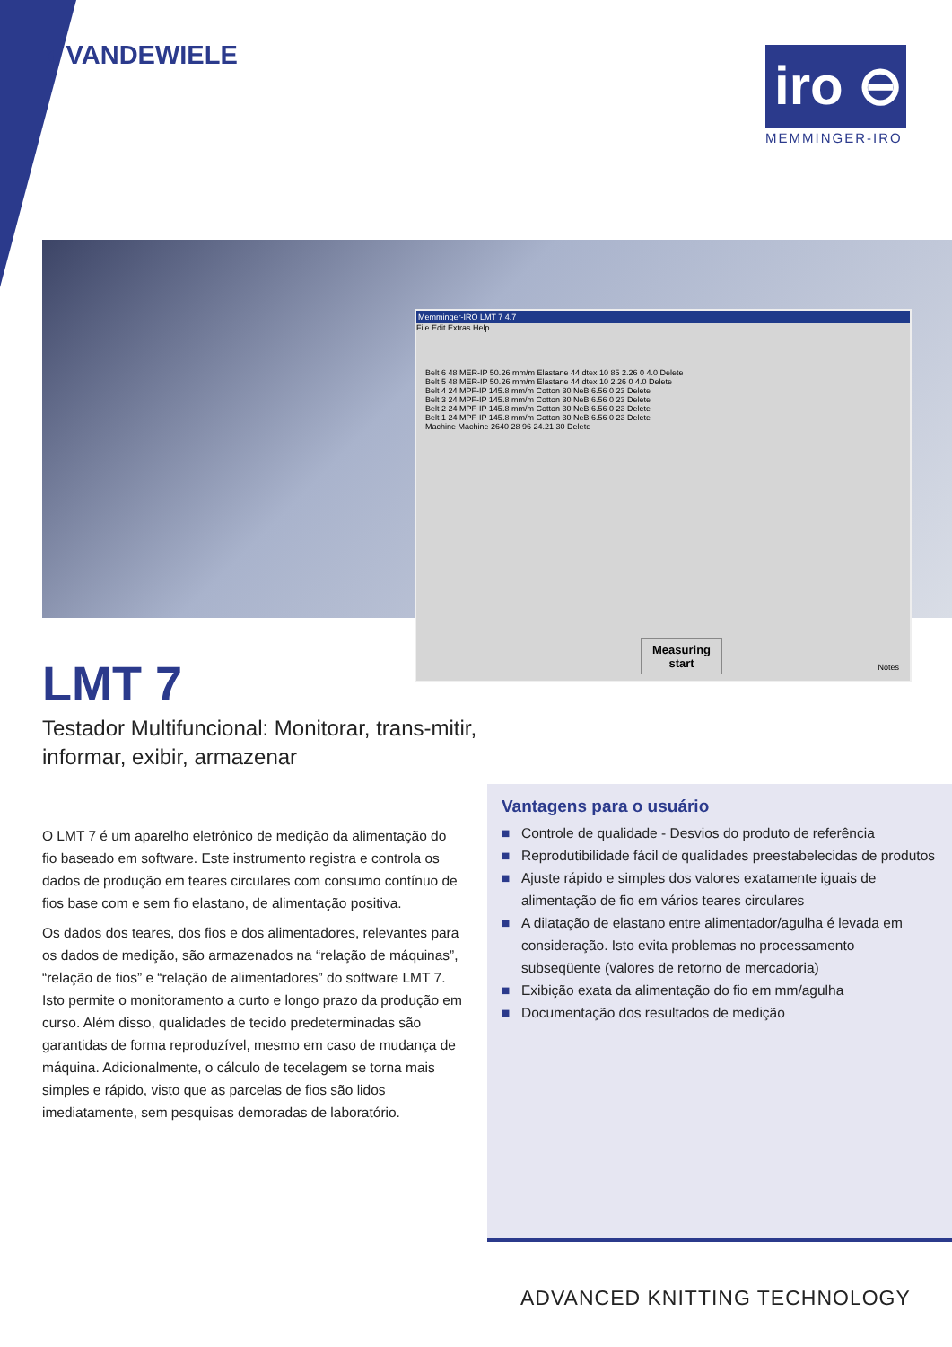◖ VANDEWIELE
iro ⊖
MEMMINGER-IRO
Memminger-IRO LMT 7 4.7
File Edit Extras Help
Belt 6 48 MER-IP 50.26 mm/m Elastane 44 dtex 10 85 2.26 0 4.0 Delete
Belt 5 48 MER-IP 50.26 mm/m Elastane 44 dtex 10 2.26 0 4.0 Delete
Belt 4 24 MPF-IP 145.8 mm/m Cotton 30 NeB 6.56 0 23 Delete
Belt 3 24 MPF-IP 145.8 mm/m Cotton 30 NeB 6.56 0 23 Delete
Belt 2 24 MPF-IP 145.8 mm/m Cotton 30 NeB 6.56 0 23 Delete
Belt 1 24 MPF-IP 145.8 mm/m Cotton 30 NeB 6.56 0 23 Delete
Machine Machine 2640 28 96 24.21 30 Delete
Measuring
start
Notes
LMT 7
Testador Multifuncional: Monitorar, trans-mitir, informar, exibir, armazenar
O LMT 7 é um aparelho eletrônico de medição da alimentação do fio baseado em software. Este instrumento registra e controla os dados de produção em teares circulares com consumo contínuo de fios base com e sem fio elastano, de alimentação positiva.
Os dados dos teares, dos fios e dos alimentadores, relevantes para os dados de medição, são armazenados na “relação de máquinas”, “relação de fios” e “relação de alimentadores” do software LMT 7. Isto permite o monitoramento a curto e longo prazo da produção em curso. Além disso, qualidades de tecido predeterminadas são garantidas de forma reproduzível, mesmo em caso de mudança de máquina. Adicionalmente, o cálculo de tecelagem se torna mais simples e rápido, visto que as parcelas de fios são lidos imediatamente, sem pesquisas demoradas de laboratório.
Vantagens para o usuário
■ Controle de qualidade - Desvios do produto de referência
■ Reprodutibilidade fácil de qualidades preestabelecidas de produtos
■ Ajuste rápido e simples dos valores exatamente iguais de alimentação de fio em vários teares circulares
■ A dilatação de elastano entre alimentador/agulha é levada em consideração. Isto evita problemas no processamento subseqüente (valores de retorno de mercadoria)
■ Exibição exata da alimentação do fio em mm/agulha
■ Documentação dos resultados de medição
ADVANCED KNITTING TECHNOLOGY